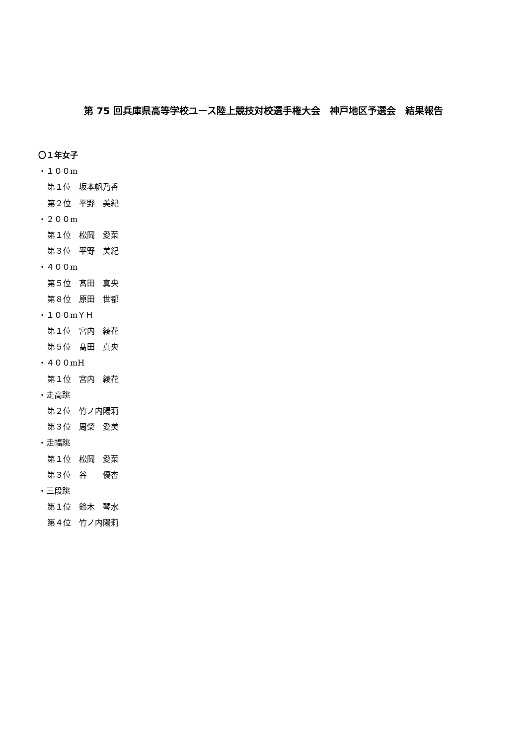第 75 回兵庫県高等学校ユース陸上競技対校選手権大会　神戸地区予選会　結果報告
〇１年女子
・１００m
第１位　坂本帆乃香
第２位　平野　美紀
・２００m
第１位　松岡　愛菜
第３位　平野　美紀
・４００m
第５位　髙田　真央
第８位　原田　世都
・１００mＹＨ
第１位　宮内　綾花
第５位　髙田　真央
・４００mH
第１位　宮内　綾花
・走高跳
第２位　竹ノ内陽莉
第３位　周榮　愛美
・走幅跳
第１位　松岡　愛菜
第３位　谷　　優杏
・三段跳
第１位　鈴木　琴水
第４位　竹ノ内陽莉